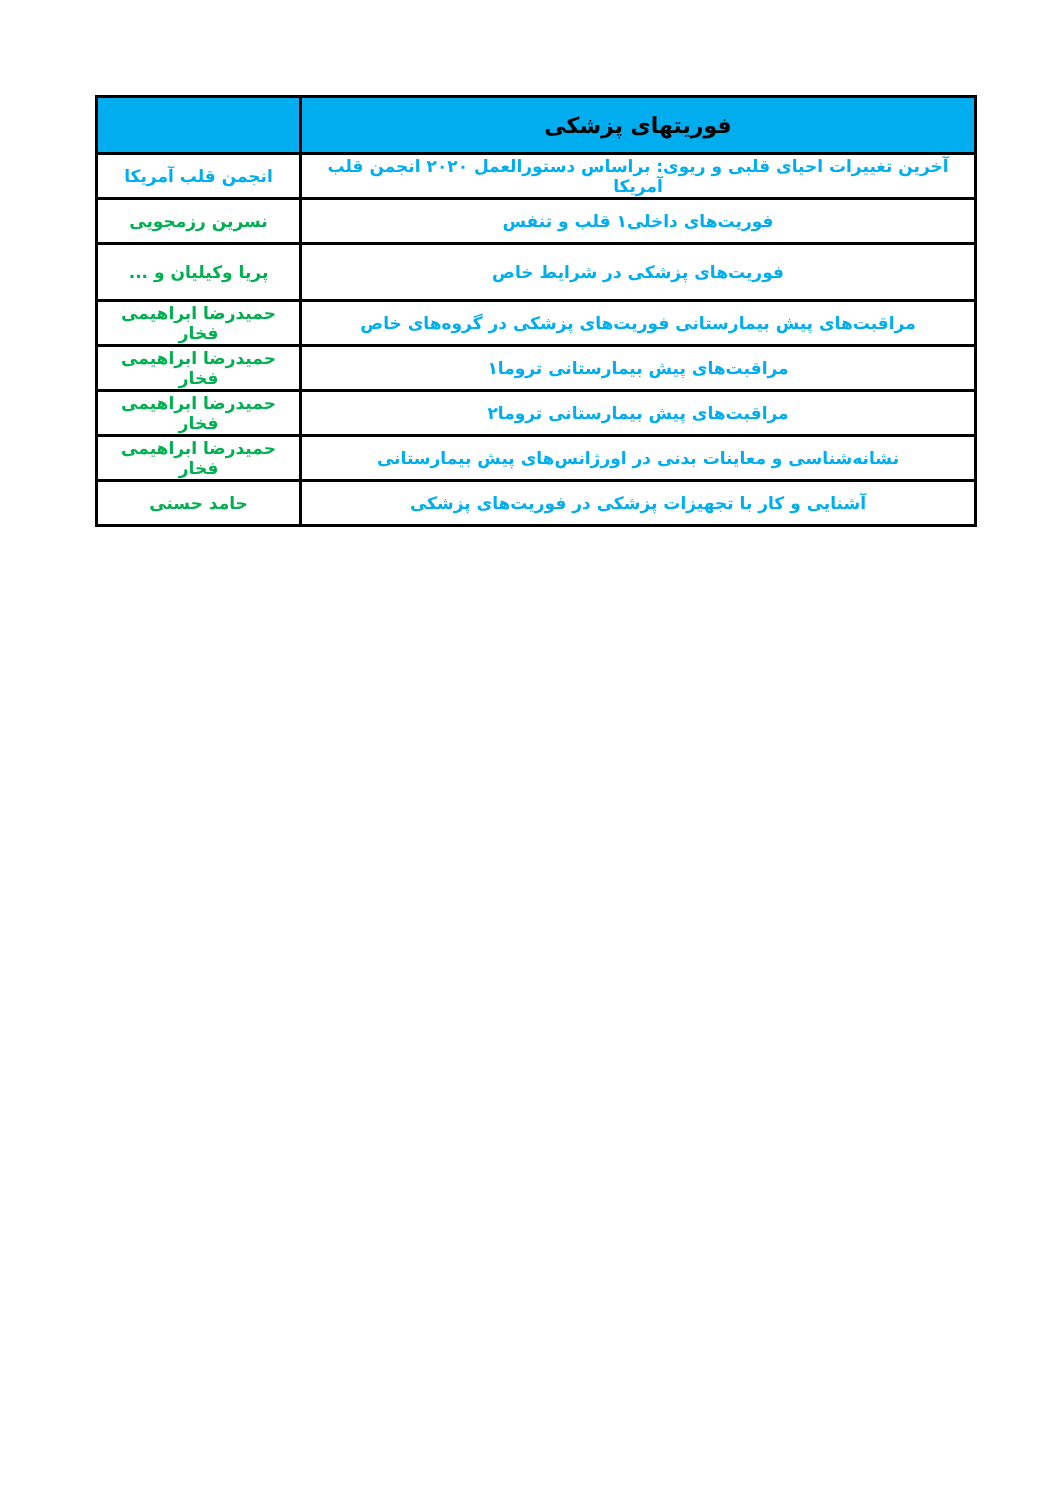| فوریتهای پزشکی | |
| --- | --- |
| آخرین تغییرات احیای قلبی و ریوی: براساس دستورالعمل ۲۰۲۰ انجمن قلب آمریکا | انجمن قلب آمریکا |
| فوریت‌های داخلی۱ قلب و تنفس | نسرین رزمجویی |
| فوریت‌های پزشکی در شرایط خاص | پریا وکیلیان و ... |
| مراقبت‌های پیش بیمارستانی فوریت‌های پزشکی در گروه‌های خاص | حمیدرضا ابراهیمی فخار |
| مراقبت‌های پیش بیمارستانی تروما۱ | حمیدرضا ابراهیمی فخار |
| مراقبت‌های پیش بیمارستانی تروما۲ | حمیدرضا ابراهیمی فخار |
| نشانه‌شناسی و معاینات بدنی در اورژانس‌های پیش بیمارستانی | حمیدرضا ابراهیمی فخار |
| آشنایی و کار با تجهیزات پزشکی در فوریت‌های پزشکی | حامد حسنی |